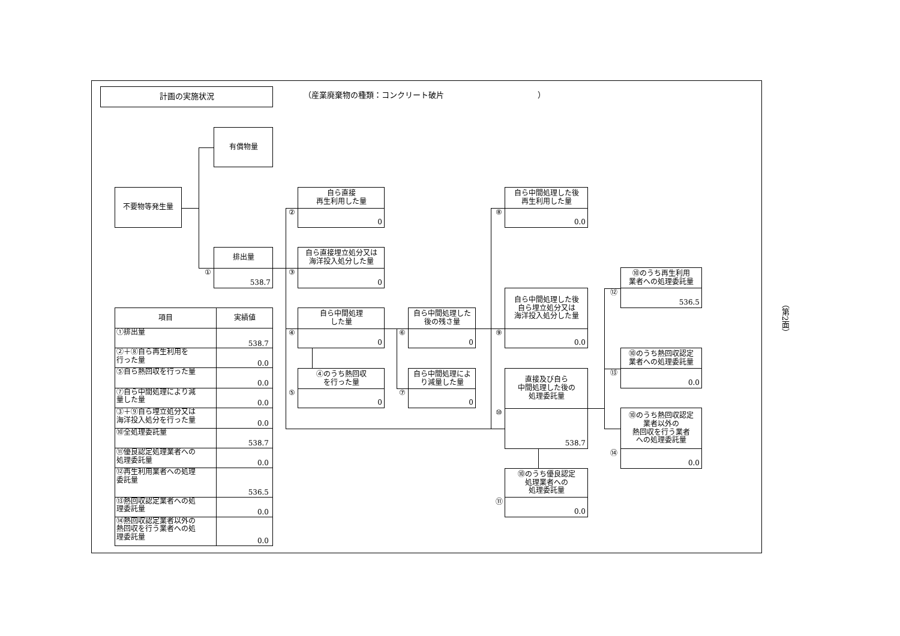計画の実施状況
（産業廃棄物の種類：コンクリート破片　　　　　　　　　　　　）
有償物量
不要物等発生量
排出量
538.7
①
自ら直接
再生利用した量
0
②
自ら直接埋立処分又は
海洋投入処分した量
0
③
自ら中間処理
した量
0
④
④のうち熱回収
を行った量
0
⑤
自ら中間処理した
後の残さ量
0
⑥
自ら中間処理によ
り減量した量
0
⑦
自ら中間処理した後
再生利用した量
0.0
⑧
自ら中間処理した後
自ら埋立処分又は
海洋投入処分した量
0.0
⑨
直接及び自ら
中間処理した後の
処理委託量
538.7
⑩
⑩のうち優良認定
処理業者への
処理委託量
0.0
⑪
⑩のうち再生利用
業者への処理委託量
536.5
⑫
⑩のうち熱回収認定
業者への処理委託量
0.0
⑬
⑩のうち熱回収認定
業者以外の
熱回収を行う業者
への処理委託量
0.0
⑭
| 項目 | 実績値 |
| --- | --- |
| ①排出量 | 538.7 |
| ②＋⑧自ら再生利用を 行った量 | 0.0 |
| ⑤自ら熱回収を行った量 | 0.0 |
| ⑦自ら中間処理により減 量した量 | 0.0 |
| ③＋⑨自ら埋立処分又は 海洋投入処分を行った量 | 0.0 |
| ⑩全処理委託量 | 538.7 |
| ⑪優良認定処理業者への 処理委託量 | 0.0 |
| ⑫再生利用業者への処理 委託量 | 536.5 |
| ⑬熱回収認定業者への処 理委託量 | 0.0 |
| ⑭熱回収認定業者以外の 熱回収を行う業者への処 理委託量 | 0.0 |
（第2面）